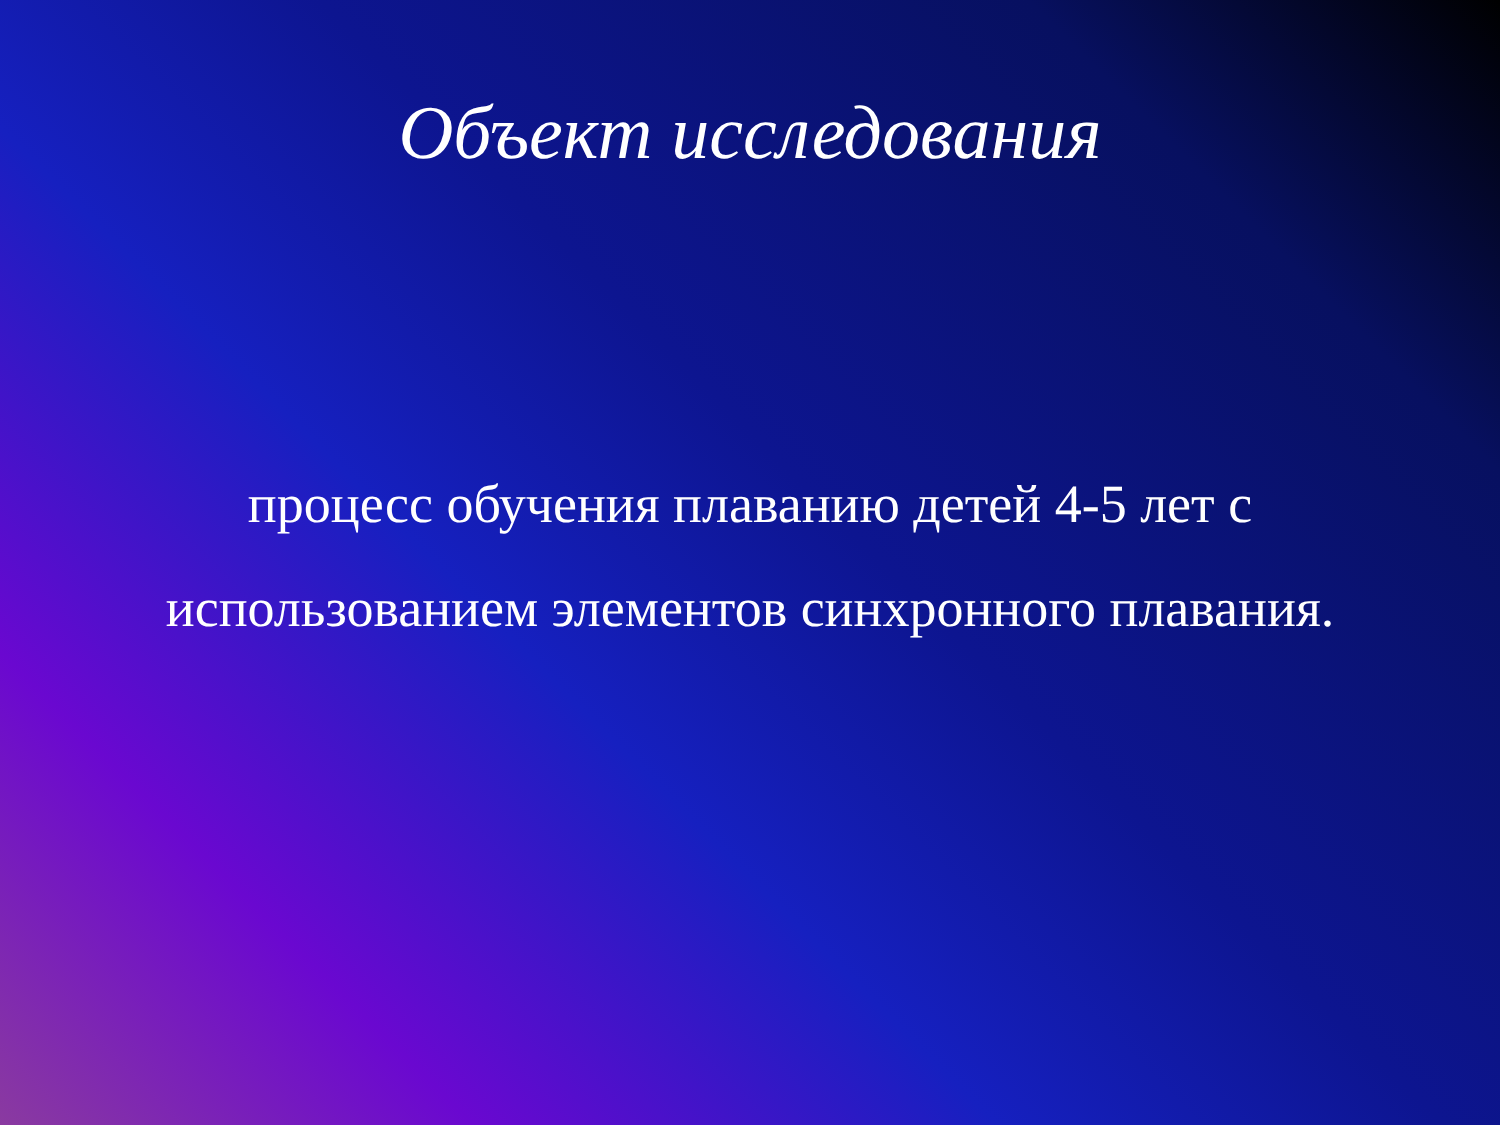Объект исследования
процесс обучения плаванию детей 4-5 лет с использованием элементов синхронного плавания.